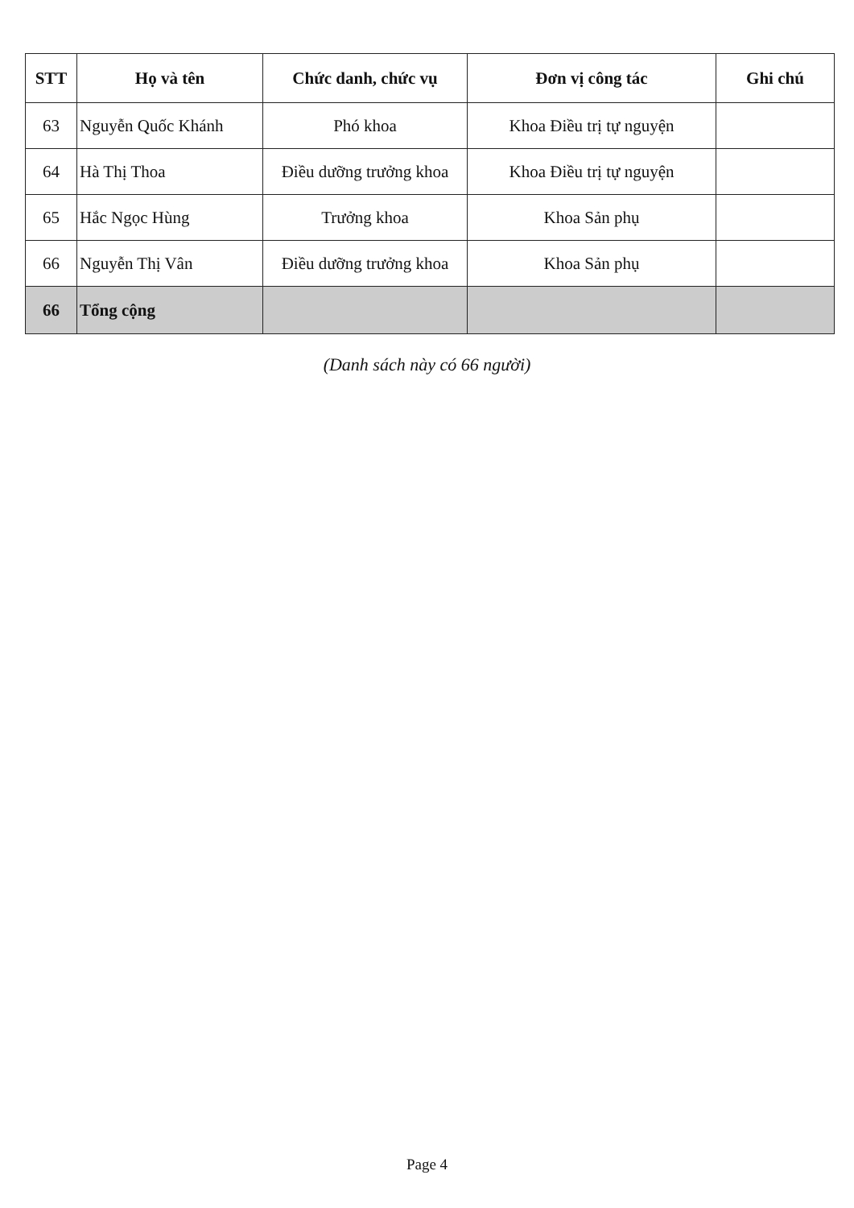| STT | Họ và tên | Chức danh, chức vụ | Đơn vị công tác | Ghi chú |
| --- | --- | --- | --- | --- |
| 63 | Nguyễn Quốc Khánh | Phó khoa | Khoa Điều trị tự nguyện | |
| 64 | Hà Thị Thoa | Điều dưỡng trưởng khoa | Khoa Điều trị tự nguyện | |
| 65 | Hắc Ngọc Hùng | Trưởng khoa | Khoa Sản phụ | |
| 66 | Nguyễn Thị Vân | Điều dưỡng trưởng khoa | Khoa Sản phụ | |
| 66 | Tổng cộng | | | |
(Danh sách này có 66 người)
Page 4